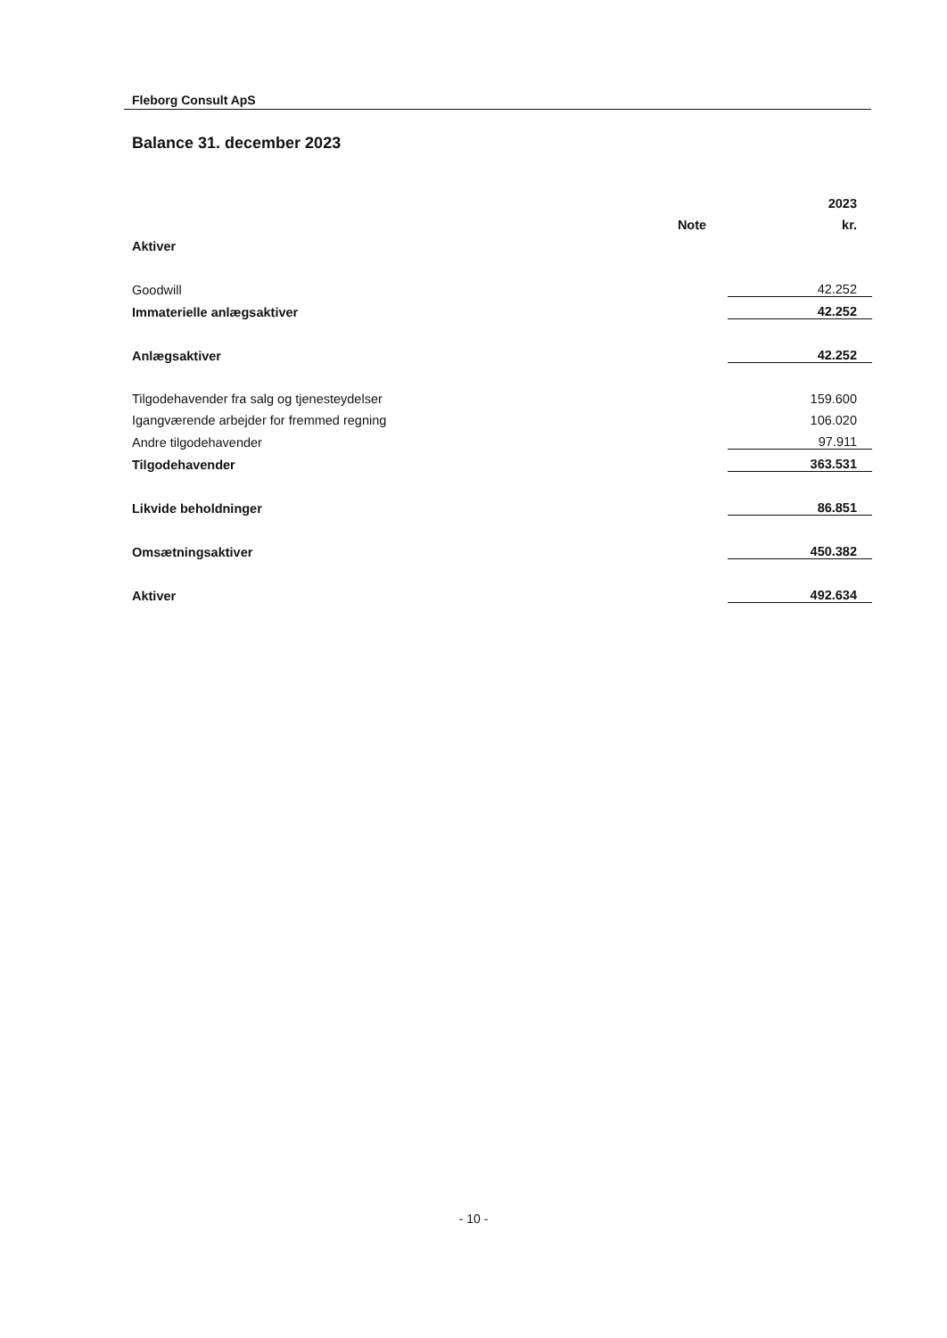Fleborg Consult ApS
Balance 31. december 2023
| | | 2023 |
| | Note | kr. |
| Aktiver | | |
| Goodwill | | 42.252 |
| Immaterielle anlægsaktiver | | 42.252 |
| Anlægsaktiver | | 42.252 |
| Tilgodehavender fra salg og tjenesteydelser | | 159.600 |
| Igangværende arbejder for fremmed regning | | 106.020 |
| Andre tilgodehavender | | 97.911 |
| Tilgodehavender | | 363.531 |
| Likvide beholdninger | | 86.851 |
| Omsætningsaktiver | | 450.382 |
| Aktiver | | 492.634 |
- 10 -